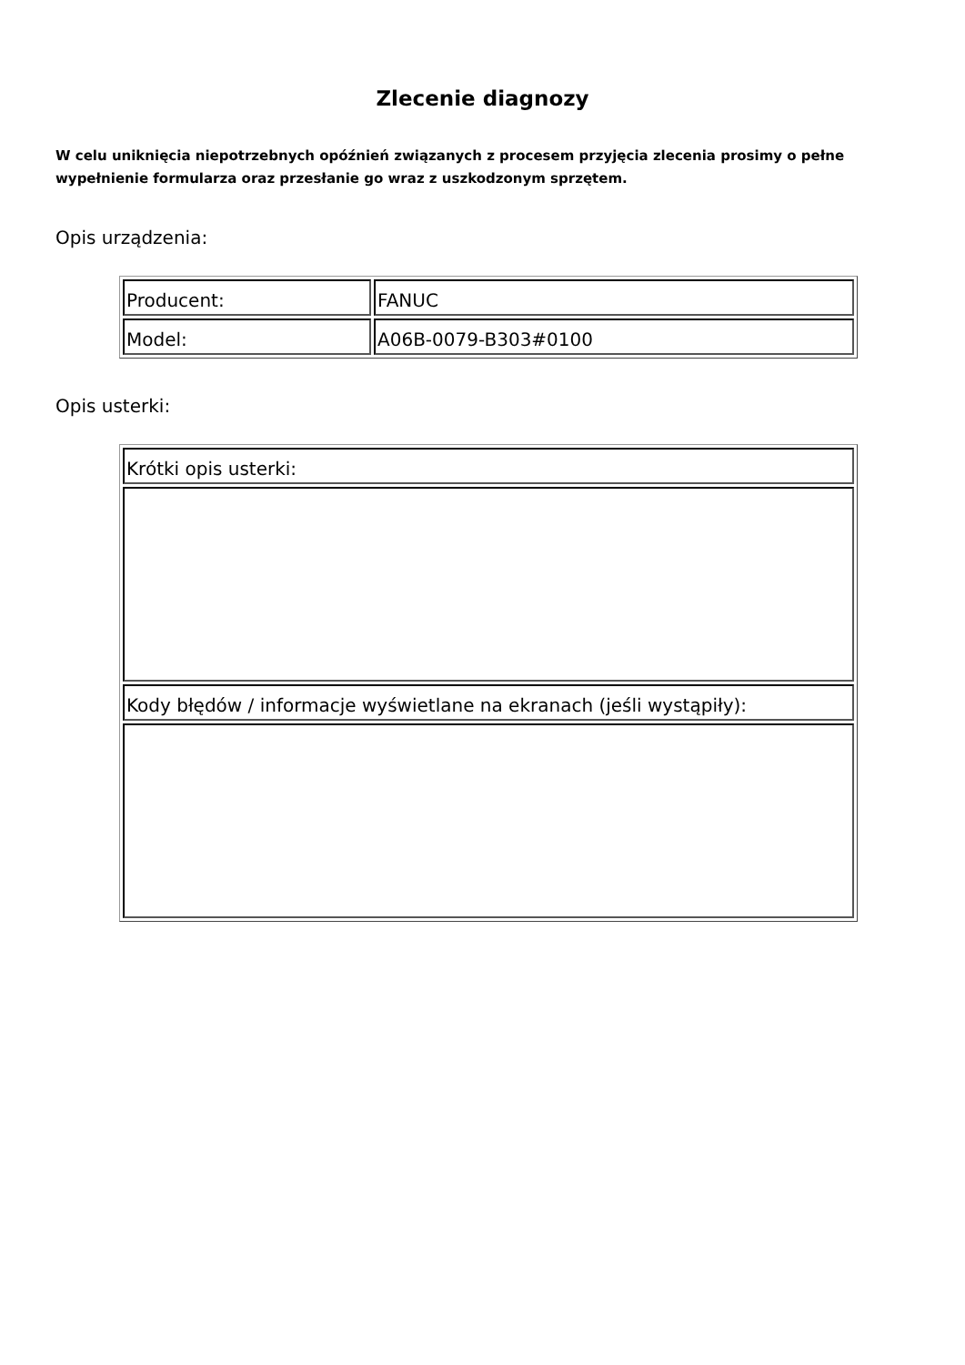Zlecenie diagnozy
W celu uniknięcia niepotrzebnych opóźnień związanych z procesem przyjęcia zlecenia prosimy o pełne wypełnienie formularza oraz przesłanie go wraz z uszkodzonym sprzętem.
Opis urządzenia:
| Producent: | FANUC |
| Model: | A06B-0079-B303#0100 |
Opis usterki:
| Krótki opis usterki: |
| Kody błędów / informacje wyświetlane na ekranach (jeśli wystąpiły): |